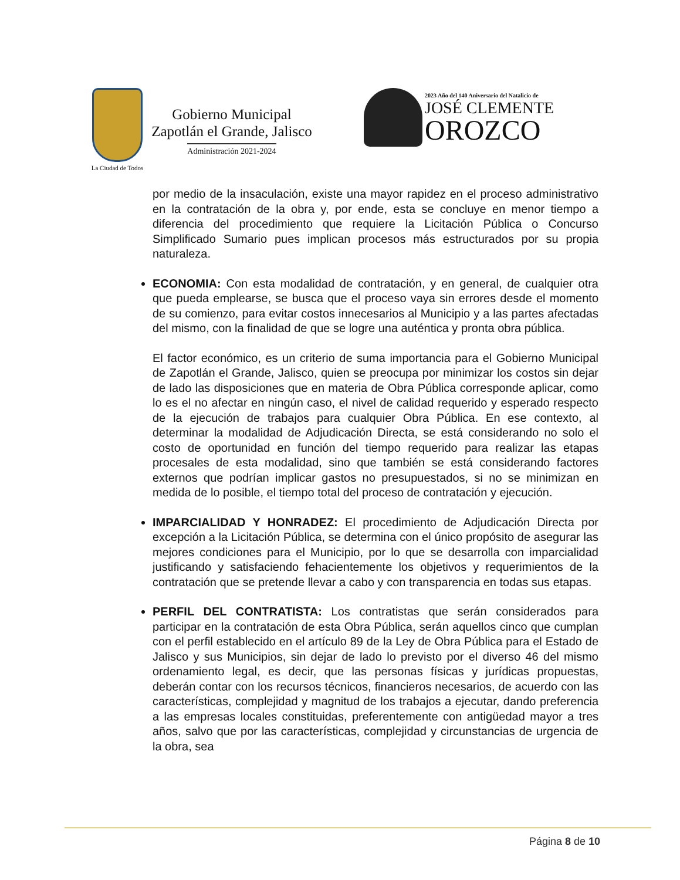La Ciudad de Todos
Gobierno Municipal
Zapotlán el Grande, Jalisco
Administración 2021-2024
2023 Año del 140 Aniversario del Natalicio de
JOSÉ CLEMENTE
OROZCO
por medio de la insaculación, existe una mayor rapidez en el proceso administrativo en la contratación de la obra y, por ende, esta se concluye en menor tiempo a diferencia del procedimiento que requiere la Licitación Pública o Concurso Simplificado Sumario pues implican procesos más estructurados por su propia naturaleza.
ECONOMIA: Con esta modalidad de contratación, y en general, de cualquier otra que pueda emplearse, se busca que el proceso vaya sin errores desde el momento de su comienzo, para evitar costos innecesarios al Municipio y a las partes afectadas del mismo, con la finalidad de que se logre una auténtica y pronta obra pública.
El factor económico, es un criterio de suma importancia para el Gobierno Municipal de Zapotlán el Grande, Jalisco, quien se preocupa por minimizar los costos sin dejar de lado las disposiciones que en materia de Obra Pública corresponde aplicar, como lo es el no afectar en ningún caso, el nivel de calidad requerido y esperado respecto de la ejecución de trabajos para cualquier Obra Pública. En ese contexto, al determinar la modalidad de Adjudicación Directa, se está considerando no solo el costo de oportunidad en función del tiempo requerido para realizar las etapas procesales de esta modalidad, sino que también se está considerando factores externos que podrían implicar gastos no presupuestados, si no se minimizan en medida de lo posible, el tiempo total del proceso de contratación y ejecución.
IMPARCIALIDAD Y HONRADEZ: El procedimiento de Adjudicación Directa por excepción a la Licitación Pública, se determina con el único propósito de asegurar las mejores condiciones para el Municipio, por lo que se desarrolla con imparcialidad justificando y satisfaciendo fehacientemente los objetivos y requerimientos de la contratación que se pretende llevar a cabo y con transparencia en todas sus etapas.
PERFIL DEL CONTRATISTA: Los contratistas que serán considerados para participar en la contratación de esta Obra Pública, serán aquellos cinco que cumplan con el perfil establecido en el artículo 89 de la Ley de Obra Pública para el Estado de Jalisco y sus Municipios, sin dejar de lado lo previsto por el diverso 46 del mismo ordenamiento legal, es decir, que las personas físicas y jurídicas propuestas, deberán contar con los recursos técnicos, financieros necesarios, de acuerdo con las características, complejidad y magnitud de los trabajos a ejecutar, dando preferencia a las empresas locales constituidas, preferentemente con antigüedad mayor a tres años, salvo que por las características, complejidad y circunstancias de urgencia de la obra, sea
Página 8 de 10